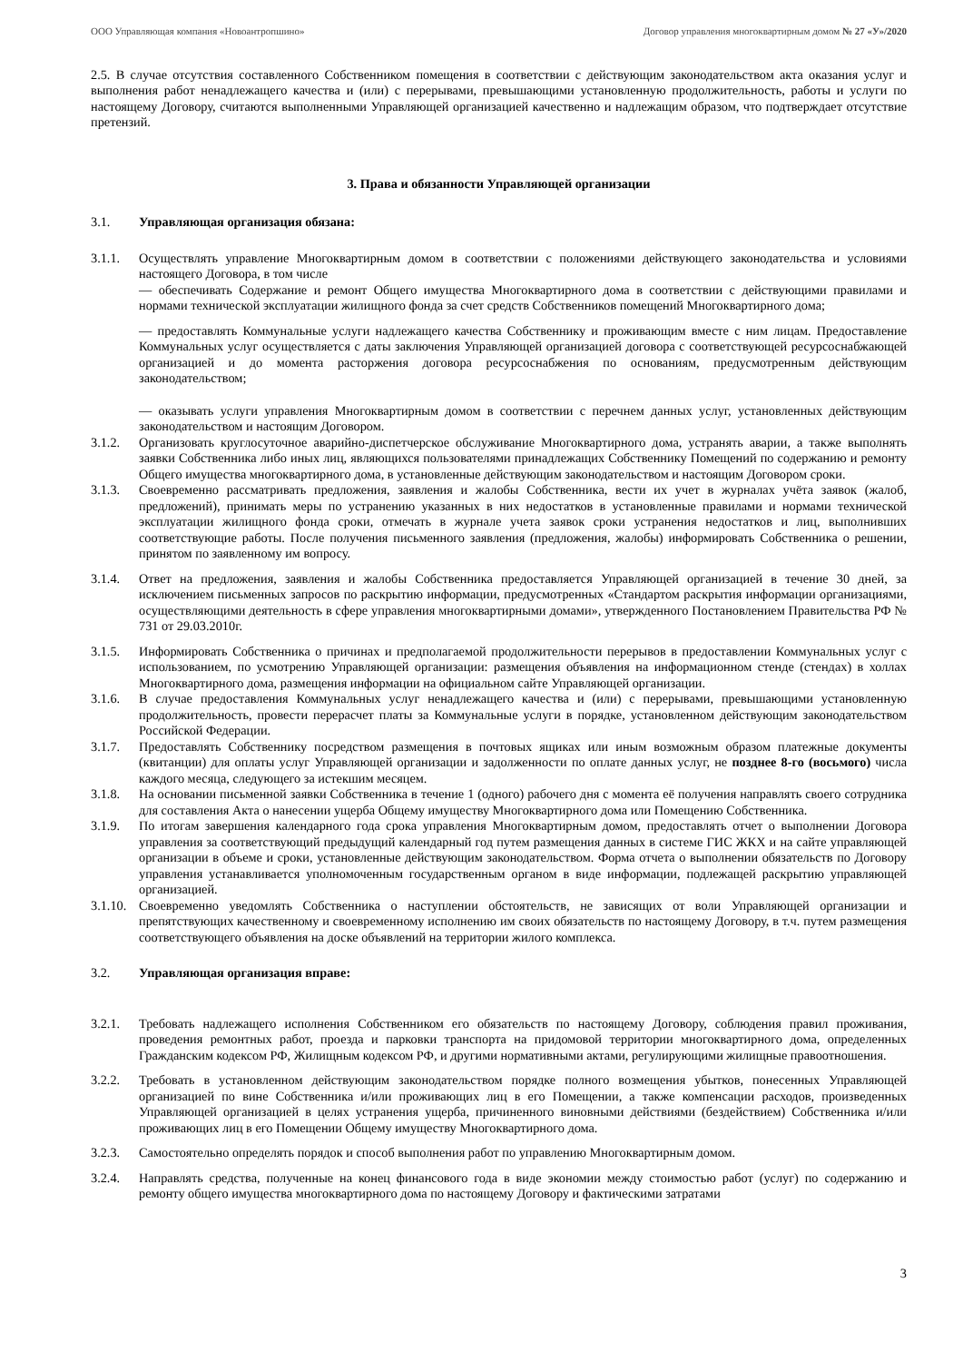ООО Управляющая компания «Новоантропшино» Договор управления многоквартирным домом № 27 «У»/2020
2.5. В случае отсутствия составленного Собственником помещения в соответствии с действующим законодательством акта оказания услуг и выполнения работ ненадлежащего качества и (или) с перерывами, превышающими установленную продолжительность, работы и услуги по настоящему Договору, считаются выполненными Управляющей организацией качественно и надлежащим образом, что подтверждает отсутствие претензий.
3. Права и обязанности Управляющей организации
3.1. Управляющая организация обязана:
3.1.1. Осуществлять управление Многоквартирным домом в соответствии с положениями действующего законодательства и условиями настоящего Договора, в том числе
— обеспечивать Содержание и ремонт Общего имущества Многоквартирного дома в соответствии с действующими правилами и нормами технической эксплуатации жилищного фонда за счет средств Собственников помещений Многоквартирного дома;
— предоставлять Коммунальные услуги надлежащего качества Собственнику и проживающим вместе с ним лицам. Предоставление Коммунальных услуг осуществляется с даты заключения Управляющей организацией договора с соответствующей ресурсоснабжающей организацией и до момента расторжения договора ресурсоснабжения по основаниям, предусмотренным действующим законодательством;
— оказывать услуги управления Многоквартирным домом в соответствии с перечнем данных услуг, установленных действующим законодательством и настоящим Договором.
3.1.2. Организовать круглосуточное аварийно-диспетчерское обслуживание Многоквартирного дома, устранять аварии, а также выполнять заявки Собственника либо иных лиц, являющихся пользователями принадлежащих Собственнику Помещений по содержанию и ремонту Общего имущества многоквартирного дома, в установленные действующим законодательством и настоящим Договором сроки.
3.1.3. Своевременно рассматривать предложения, заявления и жалобы Собственника, вести их учет в журналах учёта заявок (жалоб, предложений), принимать меры по устранению указанных в них недостатков в установленные правилами и нормами технической эксплуатации жилищного фонда сроки, отмечать в журнале учета заявок сроки устранения недостатков и лиц, выполнивших соответствующие работы. После получения письменного заявления (предложения, жалобы) информировать Собственника о решении, принятом по заявленному им вопросу.
3.1.4. Ответ на предложения, заявления и жалобы Собственника предоставляется Управляющей организацией в течение 30 дней, за исключением письменных запросов по раскрытию информации, предусмотренных «Стандартом раскрытия информации организациями, осуществляющими деятельность в сфере управления многоквартирными домами», утвержденного Постановлением Правительства РФ № 731 от 29.03.2010г.
3.1.5. Информировать Собственника о причинах и предполагаемой продолжительности перерывов в предоставлении Коммунальных услуг с использованием, по усмотрению Управляющей организации: размещения объявления на информационном стенде (стендах) в холлах Многоквартирного дома, размещения информации на официальном сайте Управляющей организации.
3.1.6. В случае предоставления Коммунальных услуг ненадлежащего качества и (или) с перерывами, превышающими установленную продолжительность, провести перерасчет платы за Коммунальные услуги в порядке, установленном действующим законодательством Российской Федерации.
3.1.7. Предоставлять Собственнику посредством размещения в почтовых ящиках или иным возможным образом платежные документы (квитанции) для оплаты услуг Управляющей организации и задолженности по оплате данных услуг, не позднее 8-го (восьмого) числа каждого месяца, следующего за истекшим месяцем.
3.1.8. На основании письменной заявки Собственника в течение 1 (одного) рабочего дня с момента её получения направлять своего сотрудника для составления Акта о нанесении ущерба Общему имуществу Многоквартирного дома или Помещению Собственника.
3.1.9. По итогам завершения календарного года срока управления Многоквартирным домом, предоставлять отчет о выполнении Договора управления за соответствующий предыдущий календарный год путем размещения данных в системе ГИС ЖКХ и на сайте управляющей организации в объеме и сроки, установленные действующим законодательством. Форма отчета о выполнении обязательств по Договору управления устанавливается уполномоченным государственным органом в виде информации, подлежащей раскрытию управляющей организацией.
3.1.10. Своевременно уведомлять Собственника о наступлении обстоятельств, не зависящих от воли Управляющей организации и препятствующих качественному и своевременному исполнению им своих обязательств по настоящему Договору, в т.ч. путем размещения соответствующего объявления на доске объявлений на территории жилого комплекса.
3.2. Управляющая организация вправе:
3.2.1. Требовать надлежащего исполнения Собственником его обязательств по настоящему Договору, соблюдения правил проживания, проведения ремонтных работ, проезда и парковки транспорта на придомовой территории многоквартирного дома, определенных Гражданским кодексом РФ, Жилищным кодексом РФ, и другими нормативными актами, регулирующими жилищные правоотношения.
3.2.2. Требовать в установленном действующим законодательством порядке полного возмещения убытков, понесенных Управляющей организацией по вине Собственника и/или проживающих лиц в его Помещении, а также компенсации расходов, произведенных Управляющей организацией в целях устранения ущерба, причиненного виновными действиями (бездействием) Собственника и/или проживающих лиц в его Помещении Общему имуществу Многоквартирного дома.
3.2.3. Самостоятельно определять порядок и способ выполнения работ по управлению Многоквартирным домом.
3.2.4. Направлять средства, полученные на конец финансового года в виде экономии между стоимостью работ (услуг) по содержанию и ремонту общего имущества многоквартирного дома по настоящему Договору и фактическими затратами
3